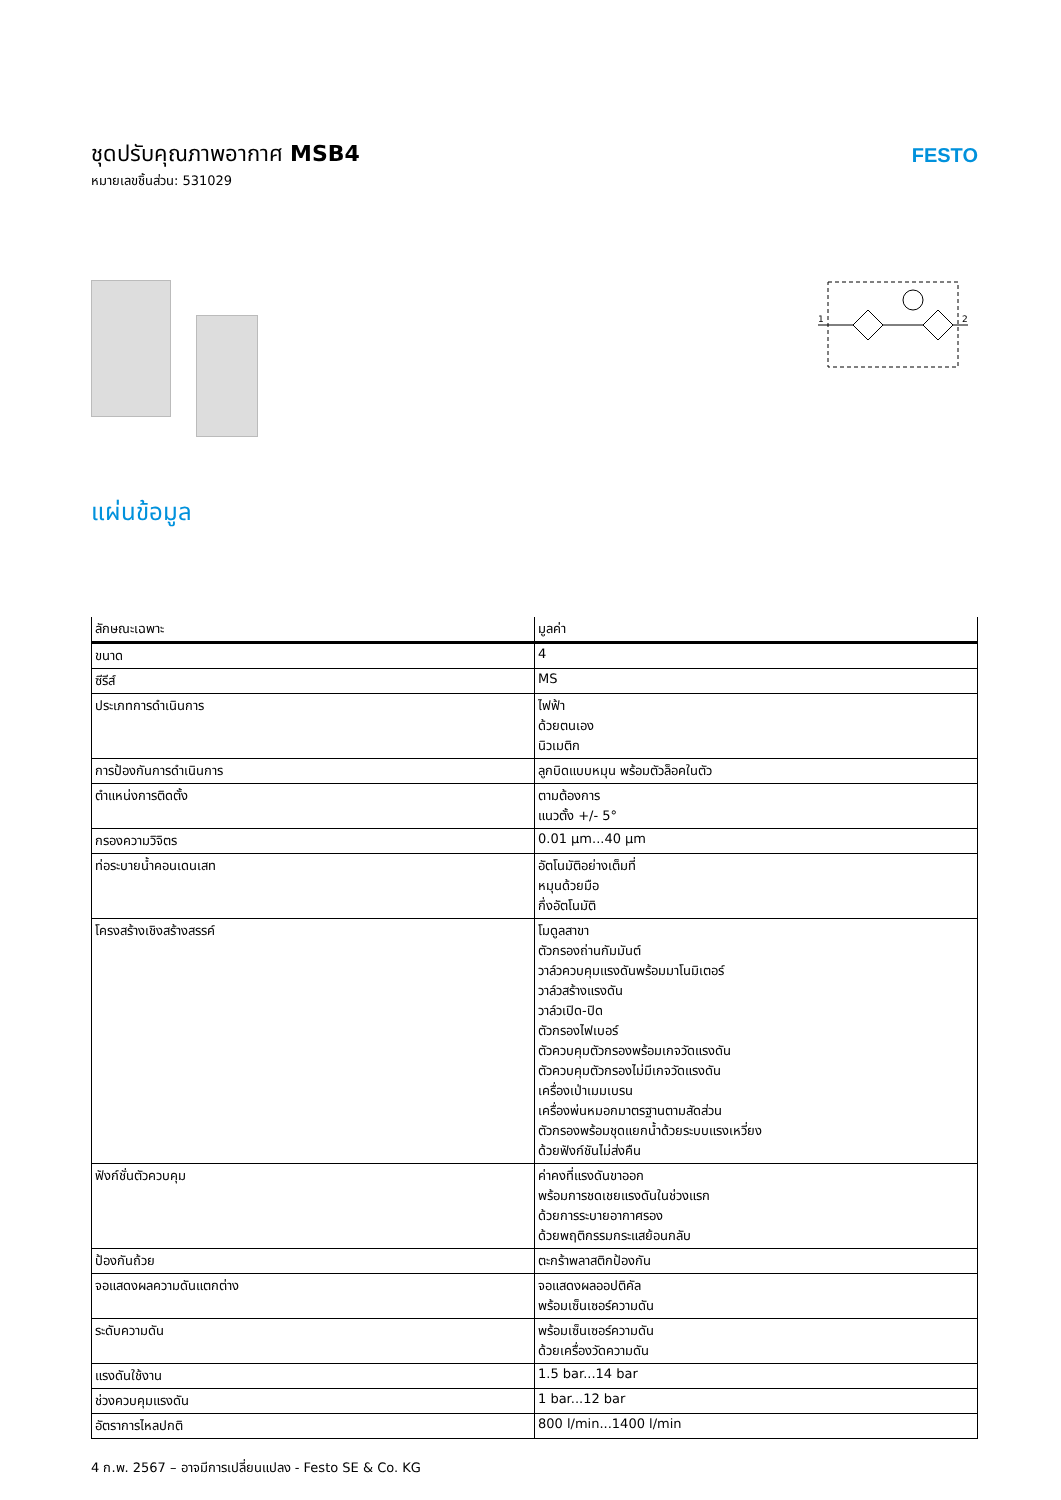ชุดปรับคุณภาพอากาศ MSB4
หมายเลขชิ้นส่วน: 531029
FESTO
1
2
แผ่นข้อมูล
| ลักษณะเฉพาะ | มูลค่า |
| --- | --- |
| ขนาด | 4 |
| ซีรีส์ | MS |
| ประเภทการดำเนินการ | ไฟฟ้า ด้วยตนเอง นิวเมติก |
| การป้องกันการดำเนินการ | ลูกบิดแบบหมุน พร้อมตัวล็อคในตัว |
| ตำแหน่งการติดตั้ง | ตามต้องการ แนวตั้ง +/- 5° |
| กรองความวิจิตร | 0.01 µm...40 µm |
| ท่อระบายน้ำคอนเดนเสท | อัตโนมัติอย่างเต็มที่ หมุนด้วยมือ กึ่งอัตโนมัติ |
| โครงสร้างเชิงสร้างสรรค์ | โมดูลสาขา ตัวกรองถ่านกัมมันต์ วาล์วควบคุมแรงดันพร้อมมาโนมิเตอร์ วาล์วสร้างแรงดัน วาล์วเปิด-ปิด ตัวกรองไฟเบอร์ ตัวควบคุมตัวกรองพร้อมเกจวัดแรงดัน ตัวควบคุมตัวกรองไม่มีเกจวัดแรงดัน เครื่องเป่าเมมเบรน เครื่องพ่นหมอกมาตรฐานตามสัดส่วน ตัวกรองพร้อมชุดแยกน้ำด้วยระบบแรงเหวี่ยง ด้วยฟังก์ชันไม่ส่งคืน |
| ฟังก์ชั่นตัวควบคุม | ค่าคงที่แรงดันขาออก พร้อมการชดเชยแรงดันในช่วงแรก ด้วยการระบายอากาศรอง ด้วยพฤติกรรมกระแสย้อนกลับ |
| ป้องกันถ้วย | ตะกร้าพลาสติกป้องกัน |
| จอแสดงผลความดันแตกต่าง | จอแสดงผลออปติคัล พร้อมเซ็นเซอร์ความดัน |
| ระดับความดัน | พร้อมเซ็นเซอร์ความดัน ด้วยเครื่องวัดความดัน |
| แรงดันใช้งาน | 1.5 bar...14 bar |
| ช่วงควบคุมแรงดัน | 1 bar...12 bar |
| อัตราการไหลปกติ | 800 l/min...1400 l/min |
4 ก.พ. 2567 – อาจมีการเปลี่ยนแปลง - Festo SE & Co. KG